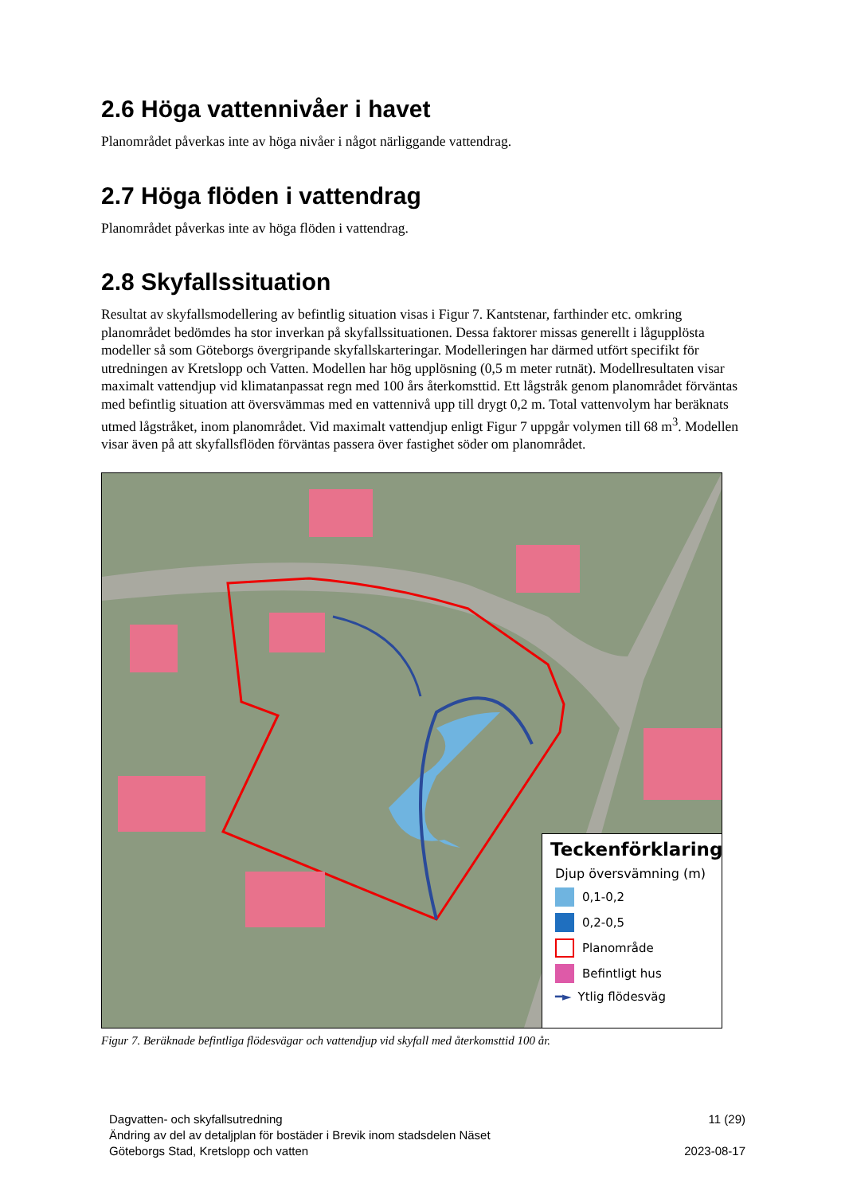2.6 Höga vattennivåer i havet
Planområdet påverkas inte av höga nivåer i något närliggande vattendrag.
2.7 Höga flöden i vattendrag
Planområdet påverkas inte av höga flöden i vattendrag.
2.8 Skyfallssituation
Resultat av skyfallsmodellering av befintlig situation visas i Figur 7. Kantstenar, farthinder etc. omkring planområdet bedömdes ha stor inverkan på skyfallssituationen. Dessa faktorer missas generellt i lågupplösta modeller så som Göteborgs övergripande skyfallskarteringar. Modelleringen har därmed utfört specifikt för utredningen av Kretslopp och Vatten. Modellen har hög upplösning (0,5 m meter rutnät). Modellresultaten visar maximalt vattendjup vid klimatanpassat regn med 100 års återkomsttid. Ett lågstråk genom planområdet förväntas med befintlig situation att översvämmas med en vattennivå upp till drygt 0,2 m. Total vattenvolym har beräknats utmed lågstråket, inom planområdet. Vid maximalt vattendjup enligt Figur 7 uppgår volymen till 68 m<sup>3</sup>. Modellen visar även på att skyfallsflöden förväntas passera över fastighet söder om planområdet.
Teckenförklaring
Djup översvämning (m)
0,1-0,2
0,2-0,5
Planområde
Befintligt hus
━► Ytlig flödesväg
Figur 7. Beräknade befintliga flödesvägar och vattendjup vid skyfall med återkomsttid 100 år.
Dagvatten- och skyfallsutredning
Ändring av del av detaljplan för bostäder i Brevik inom stadsdelen Näset
Göteborgs Stad, Kretslopp och vatten
11 (29)
2023-08-17